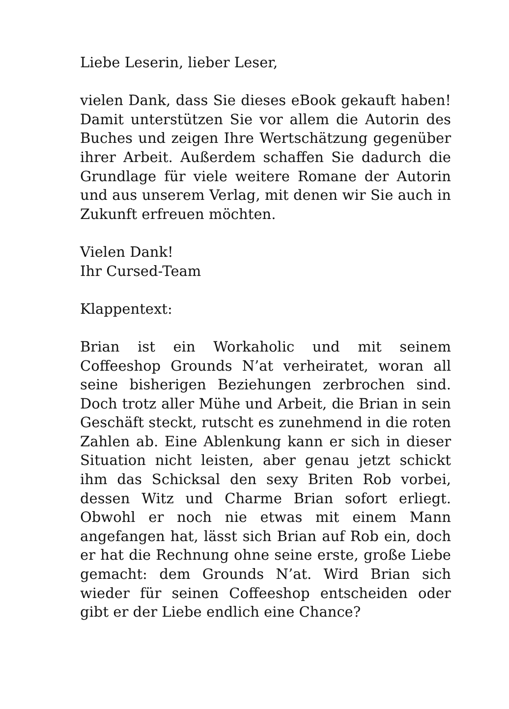Liebe Leserin, lieber Leser,
vielen Dank, dass Sie dieses eBook gekauft haben! Damit unterstützen Sie vor allem die Autorin des Buches und zeigen Ihre Wertschätzung gegenüber ihrer Arbeit. Außerdem schaffen Sie dadurch die Grundlage für viele weitere Romane der Autorin und aus unserem Verlag, mit denen wir Sie auch in Zukunft erfreuen möchten.
Vielen Dank!
Ihr Cursed-Team
Klappentext:
Brian ist ein Workaholic und mit seinem Coffeeshop Grounds N’at verheiratet, woran all seine bisherigen Beziehungen zerbrochen sind. Doch trotz aller Mühe und Arbeit, die Brian in sein Geschäft steckt, rutscht es zunehmend in die roten Zahlen ab. Eine Ablenkung kann er sich in dieser Situation nicht leisten, aber genau jetzt schickt ihm das Schicksal den sexy Briten Rob vorbei, dessen Witz und Charme Brian sofort erliegt. Obwohl er noch nie etwas mit einem Mann angefangen hat, lässt sich Brian auf Rob ein, doch er hat die Rechnung ohne seine erste, große Liebe gemacht: dem Grounds N’at. Wird Brian sich wieder für seinen Coffeeshop entscheiden oder gibt er der Liebe endlich eine Chance?